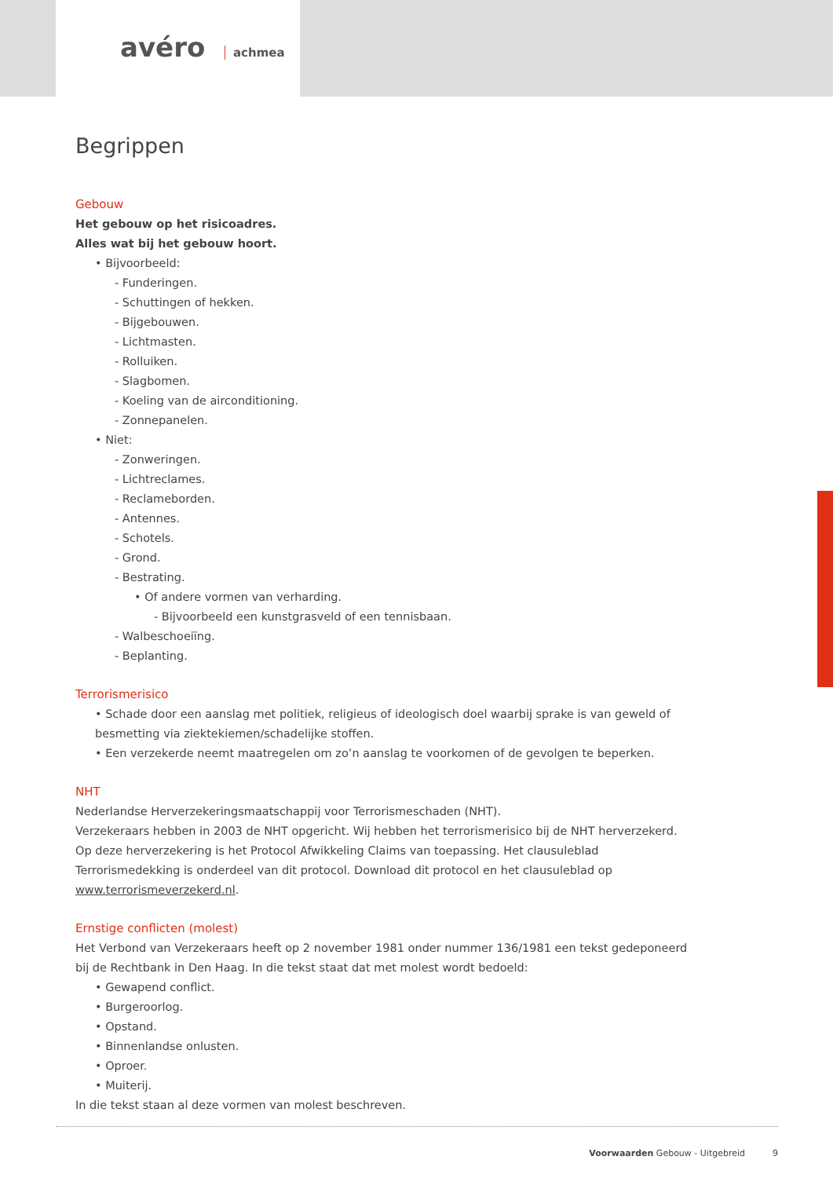avéro achmea
Begrippen
Gebouw
Het gebouw op het risicoadres.
Alles wat bij het gebouw hoort.
• Bijvoorbeeld:
- Funderingen.
- Schuttingen of hekken.
- Bijgebouwen.
- Lichtmasten.
- Rolluiken.
- Slagbomen.
- Koeling van de airconditioning.
- Zonnepanelen.
• Niet:
- Zonweringen.
- Lichtreclames.
- Reclameborden.
- Antennes.
- Schotels.
- Grond.
- Bestrating.
• Of andere vormen van verharding.
- Bijvoorbeeld een kunstgrasveld of een tennisbaan.
- Walbeschoeiïng.
- Beplanting.
Terrorismerisico
• Schade door een aanslag met politiek, religieus of ideologisch doel waarbij sprake is van geweld of besmetting via ziektekiemen/schadelijke stoffen.
• Een verzekerde neemt maatregelen om zo’n aanslag te voorkomen of de gevolgen te beperken.
NHT
Nederlandse Herverzekeringsmaatschappij voor Terrorismeschaden (NHT).
Verzekeraars hebben in 2003 de NHT opgericht. Wij hebben het terrorismerisico bij de NHT herverzekerd. Op deze herverzekering is het Protocol Afwikkeling Claims van toepassing. Het clausuleblad Terrorismedekking is onderdeel van dit protocol. Download dit protocol en het clausuleblad op www.terrorismeverzekerd.nl.
Ernstige conflicten (molest)
Het Verbond van Verzekeraars heeft op 2 november 1981 onder nummer 136/1981 een tekst gedeponeerd bij de Rechtbank in Den Haag. In die tekst staat dat met molest wordt bedoeld:
• Gewapend conflict.
• Burgeroorlog.
• Opstand.
• Binnenlandse onlusten.
• Oproer.
• Muiterij.
In die tekst staan al deze vormen van molest beschreven.
Voorwaarden Gebouw - Uitgebreid 9